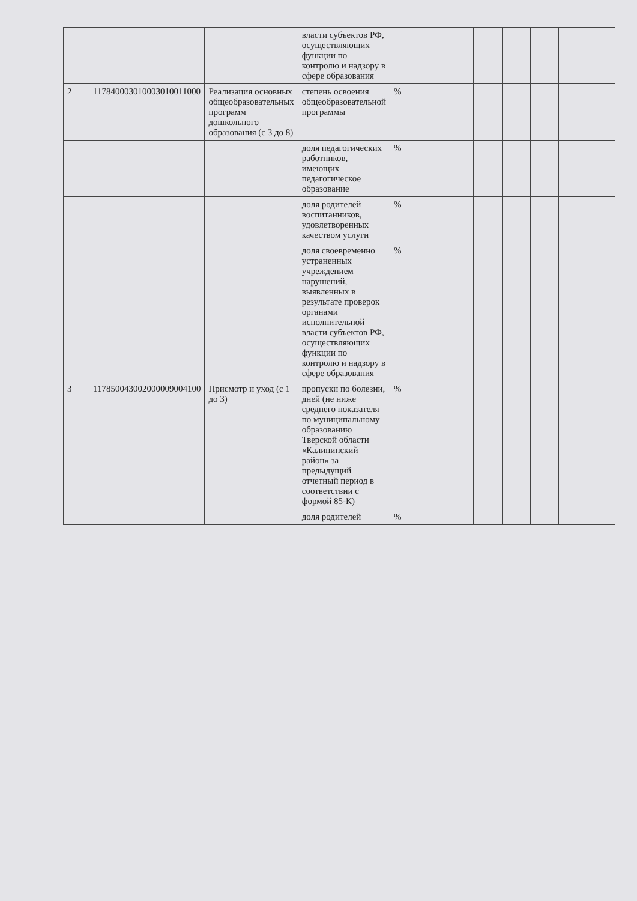| | | | власти субъектов РФ, осуществляющих функции по контролю и надзору в сфере образования | | | | | | | |
| 2 | 117840003010003010011000 | Реализация основных общеобразовательных программ дошкольного образования (с 3 до 8) | степень освоения общеобразовательной программы | % | | | | | | |
| | | | доля педагогических работников, имеющих педагогическое образование | % | | | | | | |
| | | | доля родителей воспитанников, удовлетворенных качеством услуги | % | | | | | | |
| | | | доля своевременно устраненных учреждением нарушений, выявленных в результате проверок органами исполнительной власти субъектов РФ, осуществляющих функции по контролю и надзору в сфере образования | % | | | | | | |
| 3 | 117850043002000009004100 | Присмотр и уход (с 1 до 3) | пропуски по болезни, дней (не ниже среднего показателя по муниципальному образованию Тверской области «Калининский район» за предыдущий отчетный период в соответствии с формой 85-К) | % | | | | | | |
| | | | доля родителей | % | | | | | | |